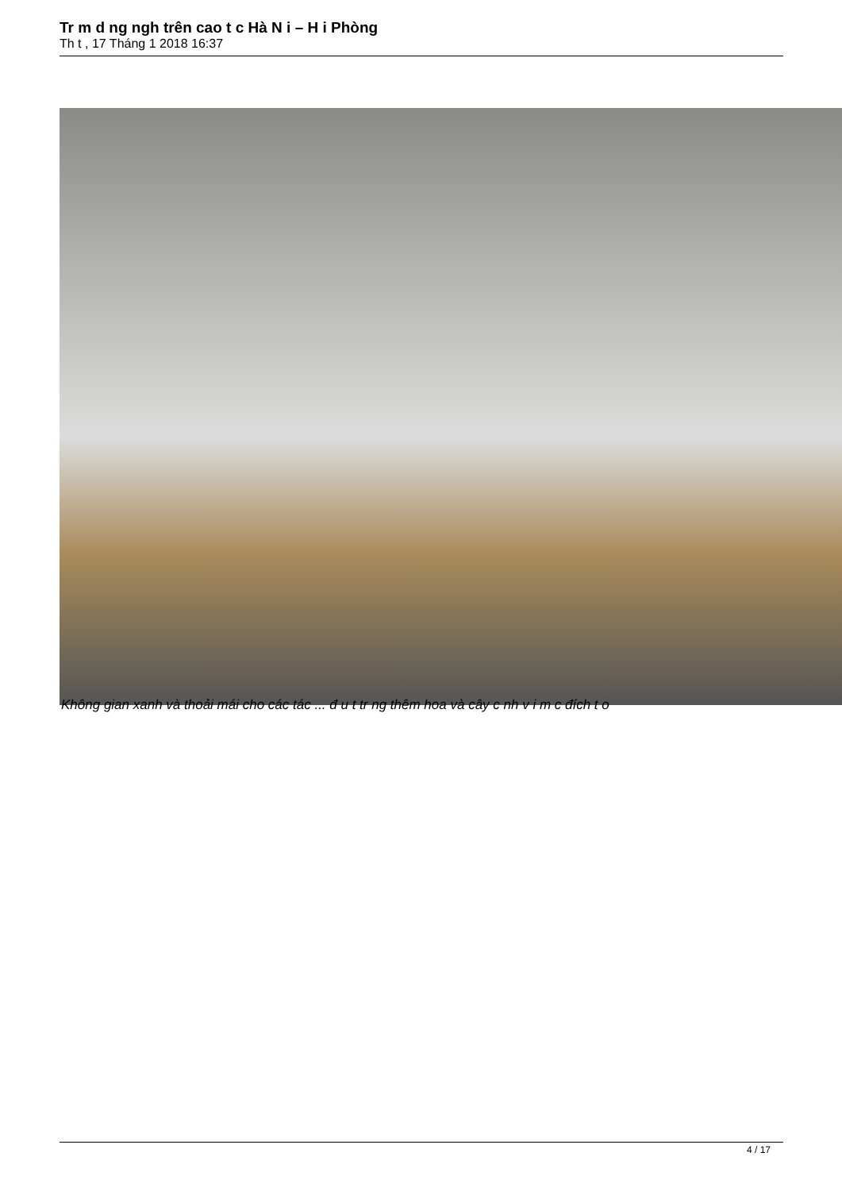Tr m d ng ngh trên cao t c Hà N i – H i Phòng
Th t , 17 Tháng 1 2018 16:37
Không gian xanh và thoải mái cho các tác ... đ u t tr ng thêm hoa và cây c nh v i m c đích t o
4 / 17